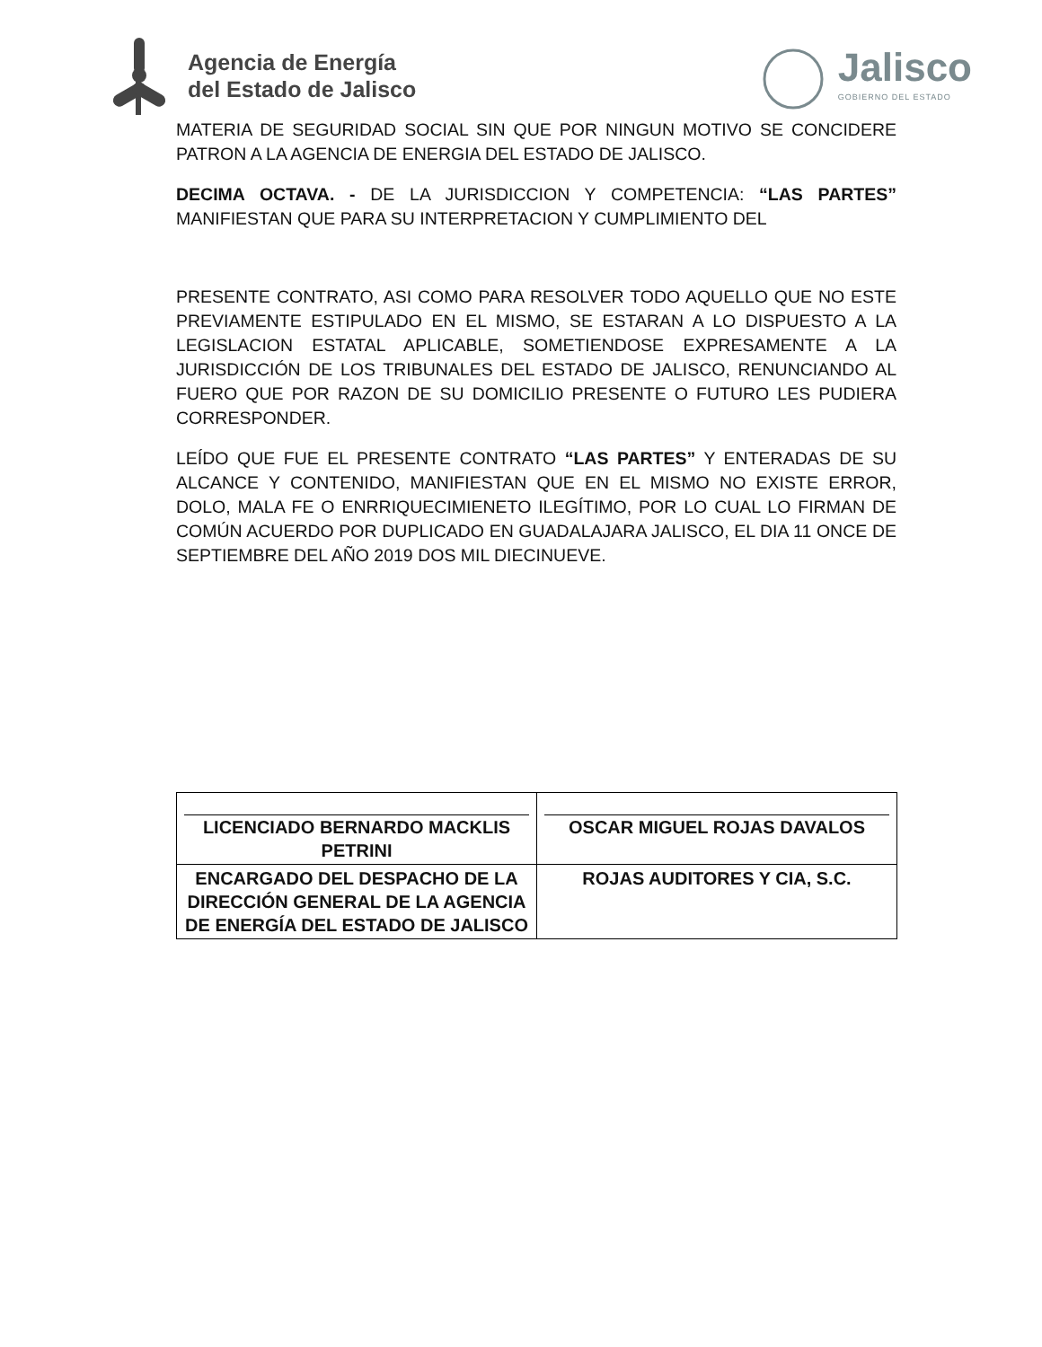Agencia de Energía
del Estado de Jalisco
Jalisco
GOBIERNO DEL ESTADO
MATERIA DE SEGURIDAD SOCIAL SIN QUE POR NINGUN MOTIVO SE CONCIDERE PATRON A LA AGENCIA DE ENERGIA DEL ESTADO DE JALISCO.
DECIMA OCTAVA. - DE LA JURISDICCION Y COMPETENCIA: “LAS PARTES” MANIFIESTAN QUE PARA SU INTERPRETACION Y CUMPLIMIENTO DEL
PRESENTE CONTRATO, ASI COMO PARA RESOLVER TODO AQUELLO QUE NO ESTE PREVIAMENTE ESTIPULADO EN EL MISMO, SE ESTARAN A LO DISPUESTO A LA LEGISLACION ESTATAL APLICABLE, SOMETIENDOSE EXPRESAMENTE A LA JURISDICCIÓN DE LOS TRIBUNALES DEL ESTADO DE JALISCO, RENUNCIANDO AL FUERO QUE POR RAZON DE SU DOMICILIO PRESENTE O FUTURO LES PUDIERA CORRESPONDER.
LEÍDO QUE FUE EL PRESENTE CONTRATO “LAS PARTES” Y ENTERADAS DE SU ALCANCE Y CONTENIDO, MANIFIESTAN QUE EN EL MISMO NO EXISTE ERROR, DOLO, MALA FE O ENRRIQUECIMIENETO ILEGÍTIMO, POR LO CUAL LO FIRMAN DE COMÚN ACUERDO POR DUPLICADO EN GUADALAJARA JALISCO, EL DIA 11 ONCE DE SEPTIEMBRE DEL AÑO 2019 DOS MIL DIECINUEVE.
| LICENCIADO BERNARDO MACKLIS PETRINI | OSCAR MIGUEL ROJAS DAVALOS |
| ENCARGADO DEL DESPACHO DE LA DIRECCIÓN GENERAL DE LA AGENCIA DE ENERGÍA DEL ESTADO DE JALISCO | ROJAS AUDITORES Y CIA, S.C. |